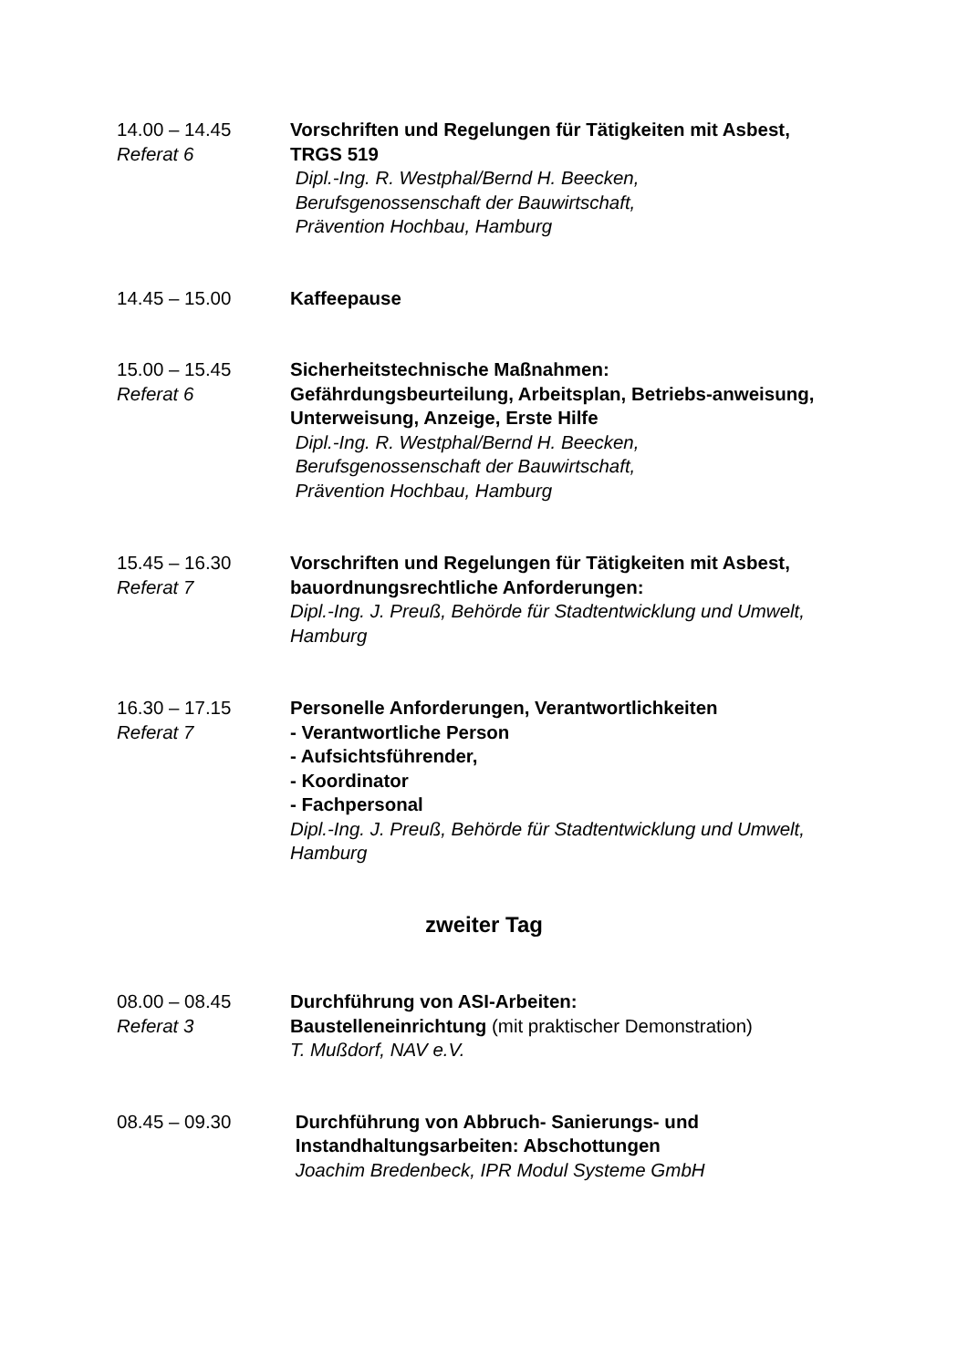14.00 – 14.45
Referat 6
Vorschriften und Regelungen für Tätigkeiten mit Asbest, TRGS 519
Dipl.-Ing. R. Westphal/Bernd H. Beecken,
Berufsgenossenschaft der Bauwirtschaft,
Prävention Hochbau, Hamburg
14.45 – 15.00 Kaffeepause
15.00 – 15.45
Referat 6
Sicherheitstechnische Maßnahmen:
Gefährdungsbeurteilung, Arbeitsplan, Betriebs-anweisung, Unterweisung, Anzeige, Erste Hilfe
Dipl.-Ing. R. Westphal/Bernd H. Beecken,
Berufsgenossenschaft der Bauwirtschaft,
Prävention Hochbau, Hamburg
15.45 – 16.30
Referat 7
Vorschriften und Regelungen für Tätigkeiten mit Asbest, bauordnungsrechtliche Anforderungen:
Dipl.-Ing. J. Preuß, Behörde für Stadtentwicklung und Umwelt, Hamburg
16.30 – 17.15
Referat 7
Personelle Anforderungen, Verantwortlichkeiten
- Verantwortliche Person
- Aufsichtsführender,
- Koordinator
- Fachpersonal
Dipl.-Ing. J. Preuß, Behörde für Stadtentwicklung und Umwelt, Hamburg
zweiter Tag
08.00 – 08.45
Referat 3
Durchführung von ASI-Arbeiten:
Baustelleneinrichtung (mit praktischer Demonstration)
T. Mußdorf, NAV e.V.
08.45 – 09.30 Durchführung von Abbruch- Sanierungs- und
Instandhaltungsarbeiten: Abschottungen
Joachim Bredenbeck, IPR Modul Systeme GmbH